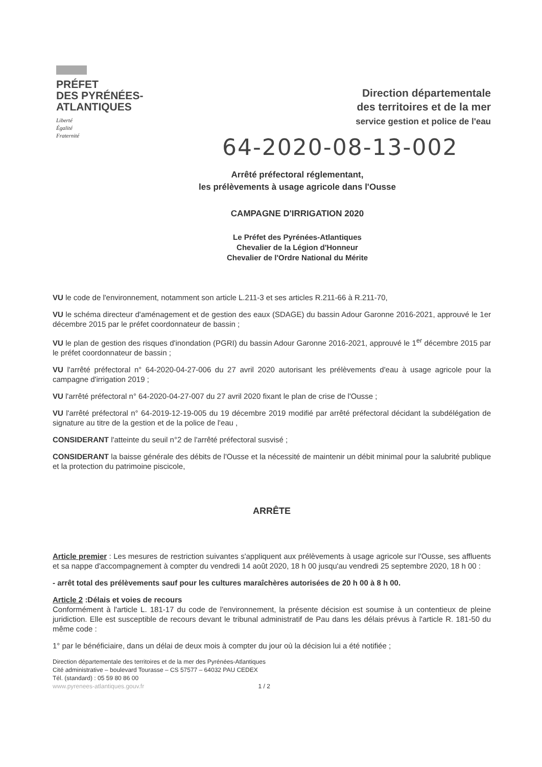PRÉFET
DES PYRÉNÉES-
ATLANTIQUES
Liberté
Égalité
Fraternité
Direction départementale
des territoires et de la mer
service gestion et police de l'eau
64-2020-08-13-002
Arrêté préfectoral réglementant,
les prélèvements à usage agricole dans l'Ousse
CAMPAGNE D'IRRIGATION 2020
Le Préfet des Pyrénées-Atlantiques
Chevalier de la Légion d'Honneur
Chevalier de l'Ordre National du Mérite
VU le code de l'environnement, notamment son article L.211-3 et ses articles R.211-66 à R.211-70,
VU le schéma directeur d'aménagement et de gestion des eaux (SDAGE) du bassin Adour Garonne 2016-2021, approuvé le 1er décembre 2015 par le préfet coordonnateur de bassin ;
VU le plan de gestion des risques d'inondation (PGRI) du bassin Adour Garonne 2016-2021, approuvé le 1<sup>er</sup> décembre 2015 par le préfet coordonnateur de bassin ;
VU l'arrêté préfectoral n° 64-2020-04-27-006 du 27 avril 2020 autorisant les prélèvements d'eau à usage agricole pour la campagne d'irrigation 2019 ;
VU l'arrêté préfectoral n° 64-2020-04-27-007 du 27 avril 2020 fixant le plan de crise de l'Ousse ;
VU l'arrêté préfectoral n° 64-2019-12-19-005 du 19 décembre 2019 modifié par arrêté préfectoral décidant la subdélégation de signature au titre de la gestion et de la police de l'eau ,
CONSIDERANT l'atteinte du seuil n°2 de l'arrêté préfectoral susvisé ;
CONSIDERANT la baisse générale des débits de l'Ousse et la nécessité de maintenir un débit minimal pour la salubrité publique et la protection du patrimoine piscicole,
ARRÊTE
Article premier : Les mesures de restriction suivantes s'appliquent aux prélèvements à usage agricole sur l'Ousse, ses affluents et sa nappe d'accompagnement à compter du vendredi 14 août 2020, 18 h 00 jusqu'au vendredi 25 septembre 2020, 18 h 00 :
- arrêt total des prélèvements sauf pour les cultures maraîchères autorisées de 20 h 00 à 8 h 00.
Article 2 :Délais et voies de recours
Conformément à l'article L. 181-17 du code de l'environnement, la présente décision est soumise à un contentieux de pleine juridiction. Elle est susceptible de recours devant le tribunal administratif de Pau dans les délais prévus à l'article R. 181-50 du même code :
1° par le bénéficiaire, dans un délai de deux mois à compter du jour où la décision lui a été notifiée ;
Direction départementale des territoires et de la mer des Pyrénées-Atlantiques
Cité administrative – boulevard Tourasse – CS 57577 – 64032 PAU CEDEX
Tél. (standard) : 05 59 80 86 00
www.pyrenees-atlantiques.gouv.fr 1 / 2